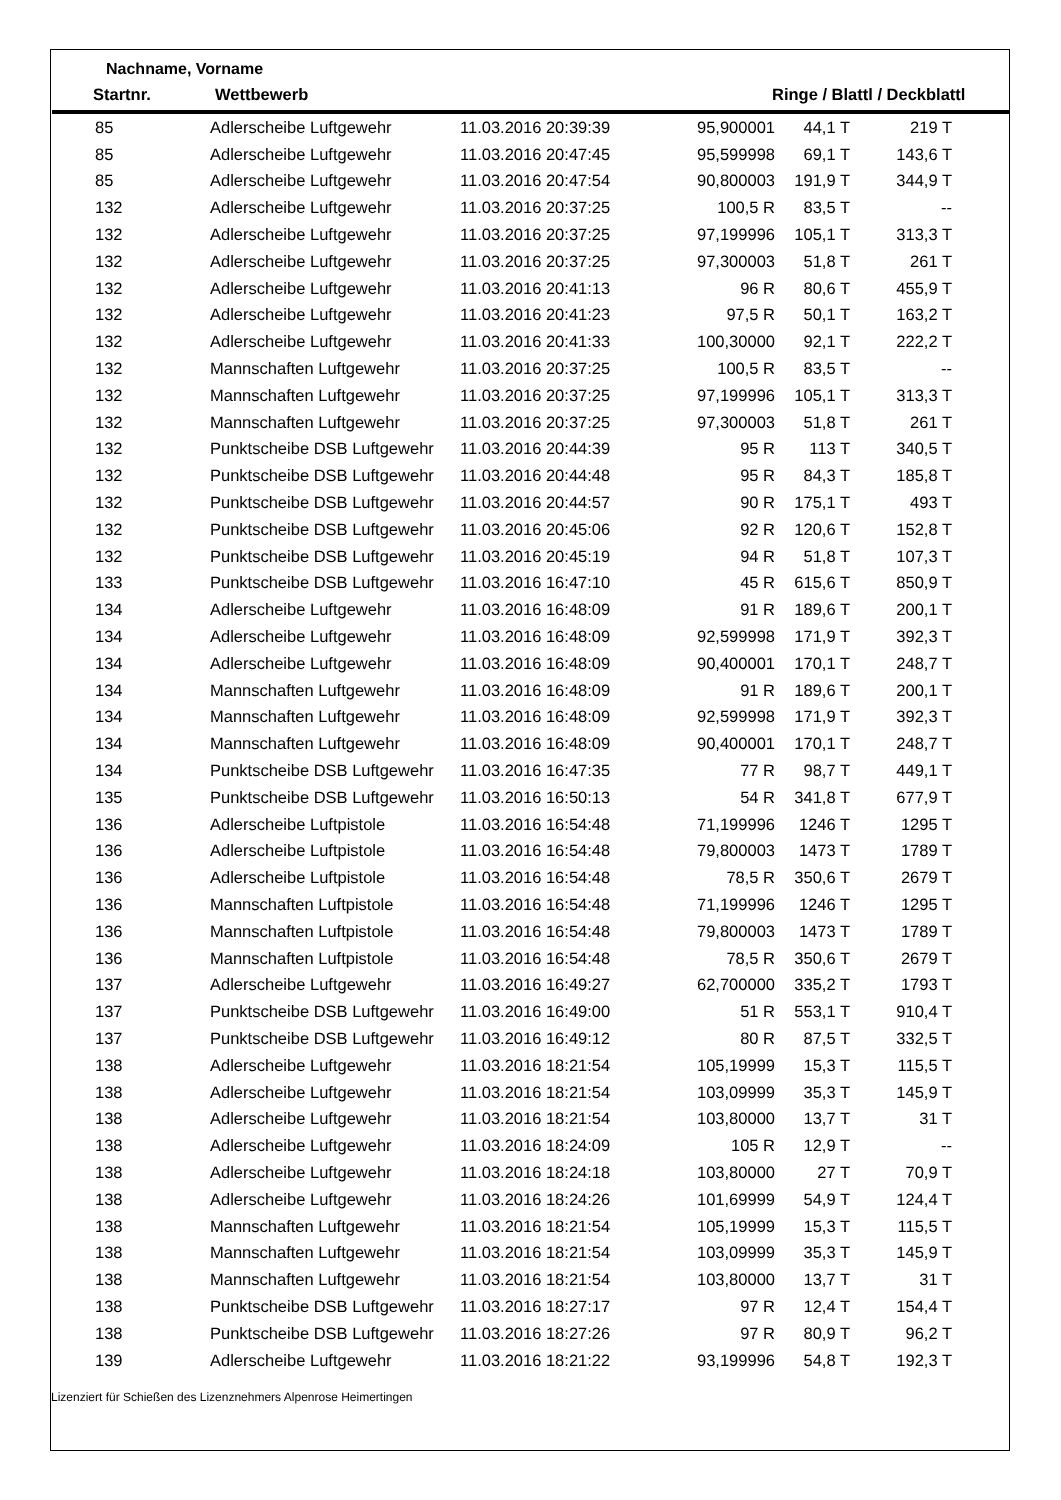Nachname, Vorname
| Startnr. | Wettbewerb | | Ringe / Blattl / Deckblattl | |
| --- | --- | --- | --- | --- |
| 85 | Adlerscheibe Luftgewehr | 11.03.2016 20:39:39 | 95,900001 | 44,1 T | 219 T |
| 85 | Adlerscheibe Luftgewehr | 11.03.2016 20:47:45 | 95,599998 | 69,1 T | 143,6 T |
| 85 | Adlerscheibe Luftgewehr | 11.03.2016 20:47:54 | 90,800003 | 191,9 T | 344,9 T |
| 132 | Adlerscheibe Luftgewehr | 11.03.2016 20:37:25 | 100,5 R | 83,5 T | -- |
| 132 | Adlerscheibe Luftgewehr | 11.03.2016 20:37:25 | 97,199996 | 105,1 T | 313,3 T |
| 132 | Adlerscheibe Luftgewehr | 11.03.2016 20:37:25 | 97,300003 | 51,8 T | 261 T |
| 132 | Adlerscheibe Luftgewehr | 11.03.2016 20:41:13 | 96 R | 80,6 T | 455,9 T |
| 132 | Adlerscheibe Luftgewehr | 11.03.2016 20:41:23 | 97,5 R | 50,1 T | 163,2 T |
| 132 | Adlerscheibe Luftgewehr | 11.03.2016 20:41:33 | 100,30000 | 92,1 T | 222,2 T |
| 132 | Mannschaften Luftgewehr | 11.03.2016 20:37:25 | 100,5 R | 83,5 T | -- |
| 132 | Mannschaften Luftgewehr | 11.03.2016 20:37:25 | 97,199996 | 105,1 T | 313,3 T |
| 132 | Mannschaften Luftgewehr | 11.03.2016 20:37:25 | 97,300003 | 51,8 T | 261 T |
| 132 | Punktscheibe DSB Luftgewehr | 11.03.2016 20:44:39 | 95 R | 113 T | 340,5 T |
| 132 | Punktscheibe DSB Luftgewehr | 11.03.2016 20:44:48 | 95 R | 84,3 T | 185,8 T |
| 132 | Punktscheibe DSB Luftgewehr | 11.03.2016 20:44:57 | 90 R | 175,1 T | 493 T |
| 132 | Punktscheibe DSB Luftgewehr | 11.03.2016 20:45:06 | 92 R | 120,6 T | 152,8 T |
| 132 | Punktscheibe DSB Luftgewehr | 11.03.2016 20:45:19 | 94 R | 51,8 T | 107,3 T |
| 133 | Punktscheibe DSB Luftgewehr | 11.03.2016 16:47:10 | 45 R | 615,6 T | 850,9 T |
| 134 | Adlerscheibe Luftgewehr | 11.03.2016 16:48:09 | 91 R | 189,6 T | 200,1 T |
| 134 | Adlerscheibe Luftgewehr | 11.03.2016 16:48:09 | 92,599998 | 171,9 T | 392,3 T |
| 134 | Adlerscheibe Luftgewehr | 11.03.2016 16:48:09 | 90,400001 | 170,1 T | 248,7 T |
| 134 | Mannschaften Luftgewehr | 11.03.2016 16:48:09 | 91 R | 189,6 T | 200,1 T |
| 134 | Mannschaften Luftgewehr | 11.03.2016 16:48:09 | 92,599998 | 171,9 T | 392,3 T |
| 134 | Mannschaften Luftgewehr | 11.03.2016 16:48:09 | 90,400001 | 170,1 T | 248,7 T |
| 134 | Punktscheibe DSB Luftgewehr | 11.03.2016 16:47:35 | 77 R | 98,7 T | 449,1 T |
| 135 | Punktscheibe DSB Luftgewehr | 11.03.2016 16:50:13 | 54 R | 341,8 T | 677,9 T |
| 136 | Adlerscheibe Luftpistole | 11.03.2016 16:54:48 | 71,199996 | 1246 T | 1295 T |
| 136 | Adlerscheibe Luftpistole | 11.03.2016 16:54:48 | 79,800003 | 1473 T | 1789 T |
| 136 | Adlerscheibe Luftpistole | 11.03.2016 16:54:48 | 78,5 R | 350,6 T | 2679 T |
| 136 | Mannschaften Luftpistole | 11.03.2016 16:54:48 | 71,199996 | 1246 T | 1295 T |
| 136 | Mannschaften Luftpistole | 11.03.2016 16:54:48 | 79,800003 | 1473 T | 1789 T |
| 136 | Mannschaften Luftpistole | 11.03.2016 16:54:48 | 78,5 R | 350,6 T | 2679 T |
| 137 | Adlerscheibe Luftgewehr | 11.03.2016 16:49:27 | 62,700000 | 335,2 T | 1793 T |
| 137 | Punktscheibe DSB Luftgewehr | 11.03.2016 16:49:00 | 51 R | 553,1 T | 910,4 T |
| 137 | Punktscheibe DSB Luftgewehr | 11.03.2016 16:49:12 | 80 R | 87,5 T | 332,5 T |
| 138 | Adlerscheibe Luftgewehr | 11.03.2016 18:21:54 | 105,19999 | 15,3 T | 115,5 T |
| 138 | Adlerscheibe Luftgewehr | 11.03.2016 18:21:54 | 103,09999 | 35,3 T | 145,9 T |
| 138 | Adlerscheibe Luftgewehr | 11.03.2016 18:21:54 | 103,80000 | 13,7 T | 31 T |
| 138 | Adlerscheibe Luftgewehr | 11.03.2016 18:24:09 | 105 R | 12,9 T | -- |
| 138 | Adlerscheibe Luftgewehr | 11.03.2016 18:24:18 | 103,80000 | 27 T | 70,9 T |
| 138 | Adlerscheibe Luftgewehr | 11.03.2016 18:24:26 | 101,69999 | 54,9 T | 124,4 T |
| 138 | Mannschaften Luftgewehr | 11.03.2016 18:21:54 | 105,19999 | 15,3 T | 115,5 T |
| 138 | Mannschaften Luftgewehr | 11.03.2016 18:21:54 | 103,09999 | 35,3 T | 145,9 T |
| 138 | Mannschaften Luftgewehr | 11.03.2016 18:21:54 | 103,80000 | 13,7 T | 31 T |
| 138 | Punktscheibe DSB Luftgewehr | 11.03.2016 18:27:17 | 97 R | 12,4 T | 154,4 T |
| 138 | Punktscheibe DSB Luftgewehr | 11.03.2016 18:27:26 | 97 R | 80,9 T | 96,2 T |
| 139 | Adlerscheibe Luftgewehr | 11.03.2016 18:21:22 | 93,199996 | 54,8 T | 192,3 T |
Lizenziert für Schießen des Lizenznehmers Alpenrose Heimertingen